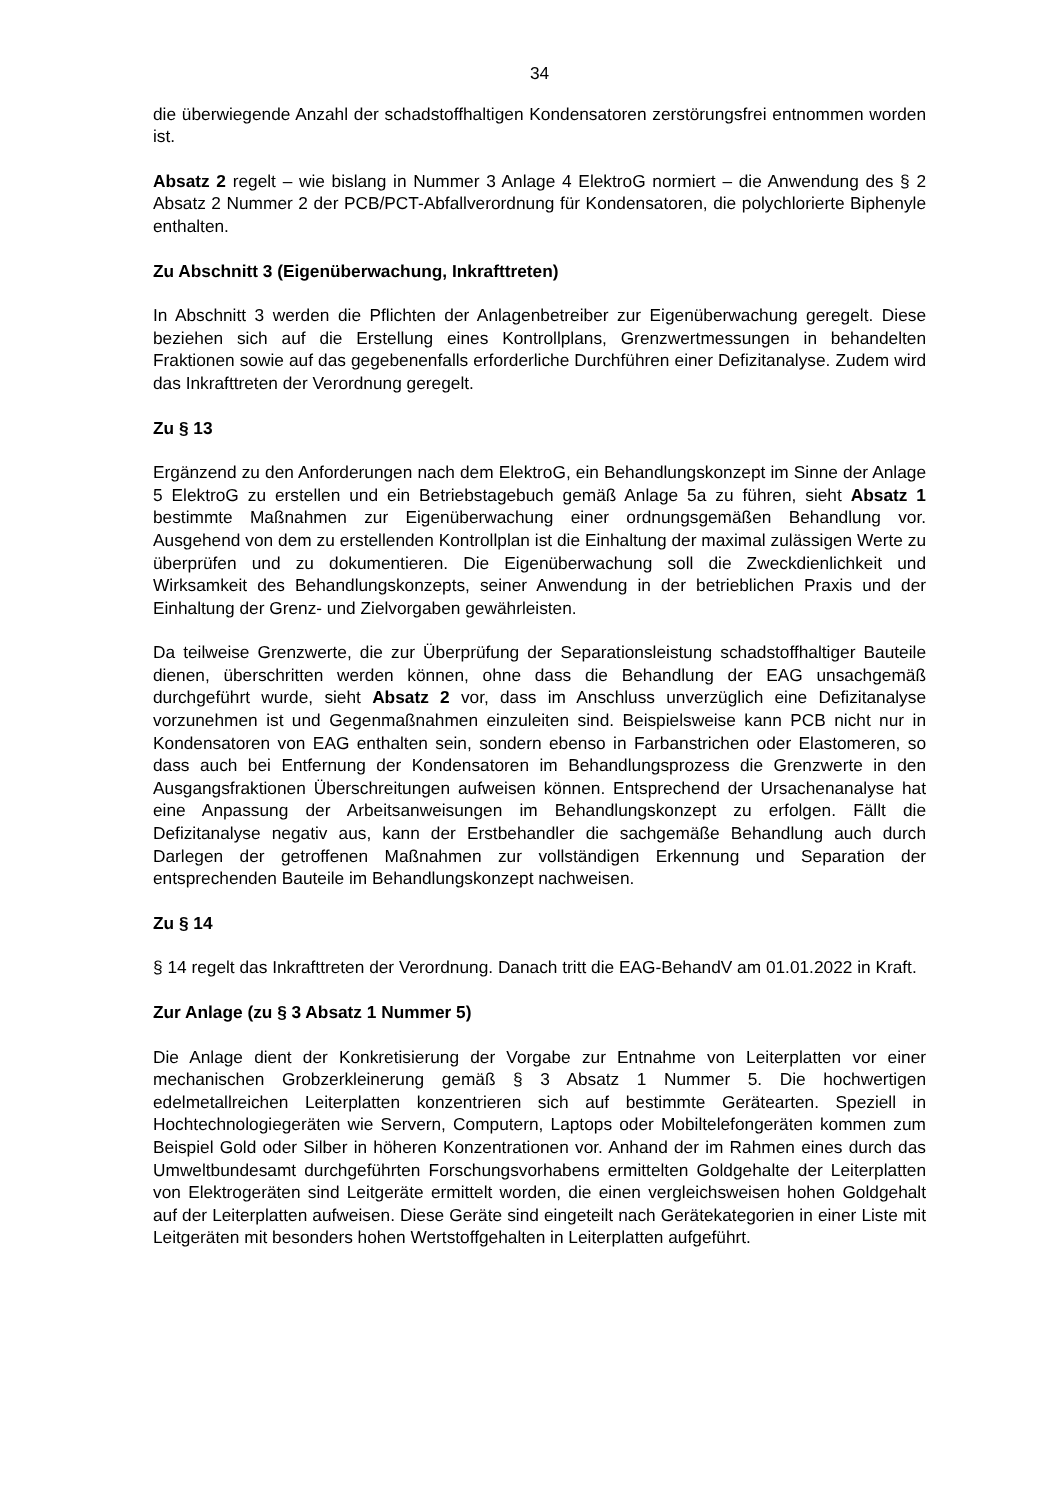34
die überwiegende Anzahl der schadstoffhaltigen Kondensatoren zerstörungsfrei entnommen worden ist.
Absatz 2 regelt – wie bislang in Nummer 3 Anlage 4 ElektroG normiert – die Anwendung des § 2 Absatz 2 Nummer 2 der PCB/PCT-Abfallverordnung für Kondensatoren, die polychlorierte Biphenyle enthalten.
Zu Abschnitt 3 (Eigenüberwachung, Inkrafttreten)
In Abschnitt 3 werden die Pflichten der Anlagenbetreiber zur Eigenüberwachung geregelt. Diese beziehen sich auf die Erstellung eines Kontrollplans, Grenzwertmessungen in behandelten Fraktionen sowie auf das gegebenenfalls erforderliche Durchführen einer Defizitanalyse. Zudem wird das Inkrafttreten der Verordnung geregelt.
Zu § 13
Ergänzend zu den Anforderungen nach dem ElektroG, ein Behandlungskonzept im Sinne der Anlage 5 ElektroG zu erstellen und ein Betriebstagebuch gemäß Anlage 5a zu führen, sieht Absatz 1 bestimmte Maßnahmen zur Eigenüberwachung einer ordnungsgemäßen Behandlung vor. Ausgehend von dem zu erstellenden Kontrollplan ist die Einhaltung der maximal zulässigen Werte zu überprüfen und zu dokumentieren. Die Eigenüberwachung soll die Zweckdienlichkeit und Wirksamkeit des Behandlungskonzepts, seiner Anwendung in der betrieblichen Praxis und der Einhaltung der Grenz- und Zielvorgaben gewährleisten.
Da teilweise Grenzwerte, die zur Überprüfung der Separationsleistung schadstoffhaltiger Bauteile dienen, überschritten werden können, ohne dass die Behandlung der EAG unsachgemäß durchgeführt wurde, sieht Absatz 2 vor, dass im Anschluss unverzüglich eine Defizitanalyse vorzunehmen ist und Gegenmaßnahmen einzuleiten sind. Beispielsweise kann PCB nicht nur in Kondensatoren von EAG enthalten sein, sondern ebenso in Farbanstrichen oder Elastomeren, so dass auch bei Entfernung der Kondensatoren im Behandlungsprozess die Grenzwerte in den Ausgangsfraktionen Überschreitungen aufweisen können. Entsprechend der Ursachenanalyse hat eine Anpassung der Arbeitsanweisungen im Behandlungskonzept zu erfolgen. Fällt die Defizitanalyse negativ aus, kann der Erstbehandler die sachgemäße Behandlung auch durch Darlegen der getroffenen Maßnahmen zur vollständigen Erkennung und Separation der entsprechenden Bauteile im Behandlungskonzept nachweisen.
Zu § 14
§ 14 regelt das Inkrafttreten der Verordnung. Danach tritt die EAG-BehandV am 01.01.2022 in Kraft.
Zur Anlage (zu § 3 Absatz 1 Nummer 5)
Die Anlage dient der Konkretisierung der Vorgabe zur Entnahme von Leiterplatten vor einer mechanischen Grobzerkleinerung gemäß § 3 Absatz 1 Nummer 5. Die hochwertigen edelmetallreichen Leiterplatten konzentrieren sich auf bestimmte Gerätearten. Speziell in Hochtechnologiegeräten wie Servern, Computern, Laptops oder Mobiltelefongeräten kommen zum Beispiel Gold oder Silber in höheren Konzentrationen vor. Anhand der im Rahmen eines durch das Umweltbundesamt durchgeführten Forschungsvorhabens ermittelten Goldgehalte der Leiterplatten von Elektrogeräten sind Leitgeräte ermittelt worden, die einen vergleichsweisen hohen Goldgehalt auf der Leiterplatten aufweisen. Diese Geräte sind eingeteilt nach Gerätekategorien in einer Liste mit Leitgeräten mit besonders hohen Wertstoffgehalten in Leiterplatten aufgeführt.